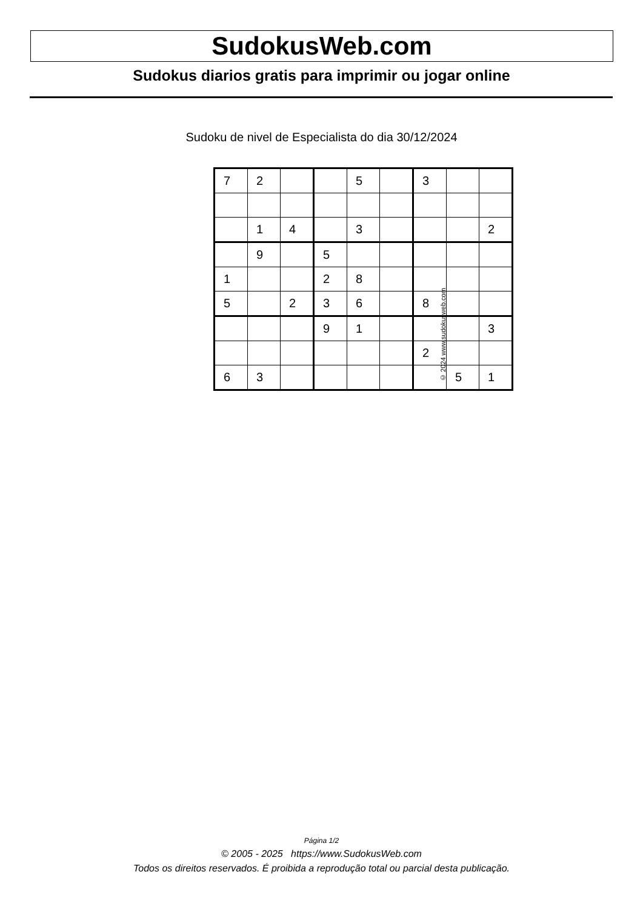SudokusWeb.com
Sudokus diarios gratis para imprimir ou jogar online
Sudoku de nivel de Especialista do dia 30/12/2024
| 7 | 2 | | | 5 | | 3 | | |
| | 1 | 4 | | 3 | | | | 2 |
| | 9 | | 5 | | | | | |
| 1 | | | 2 | 8 | | | | |
| 5 | | 2 | 3 | 6 | | 8 | | |
| | | | 9 | 1 | | | | 3 |
| | | | | | | 2 | | |
| 6 | 3 | | | | | | 5 | 1 |
© 2024 www.sudokusweb.com
Página 1/2
© 2005 - 2025 https://www.SudokusWeb.com
Todos os direitos reservados. É proibida a reprodução total ou parcial desta publicação.